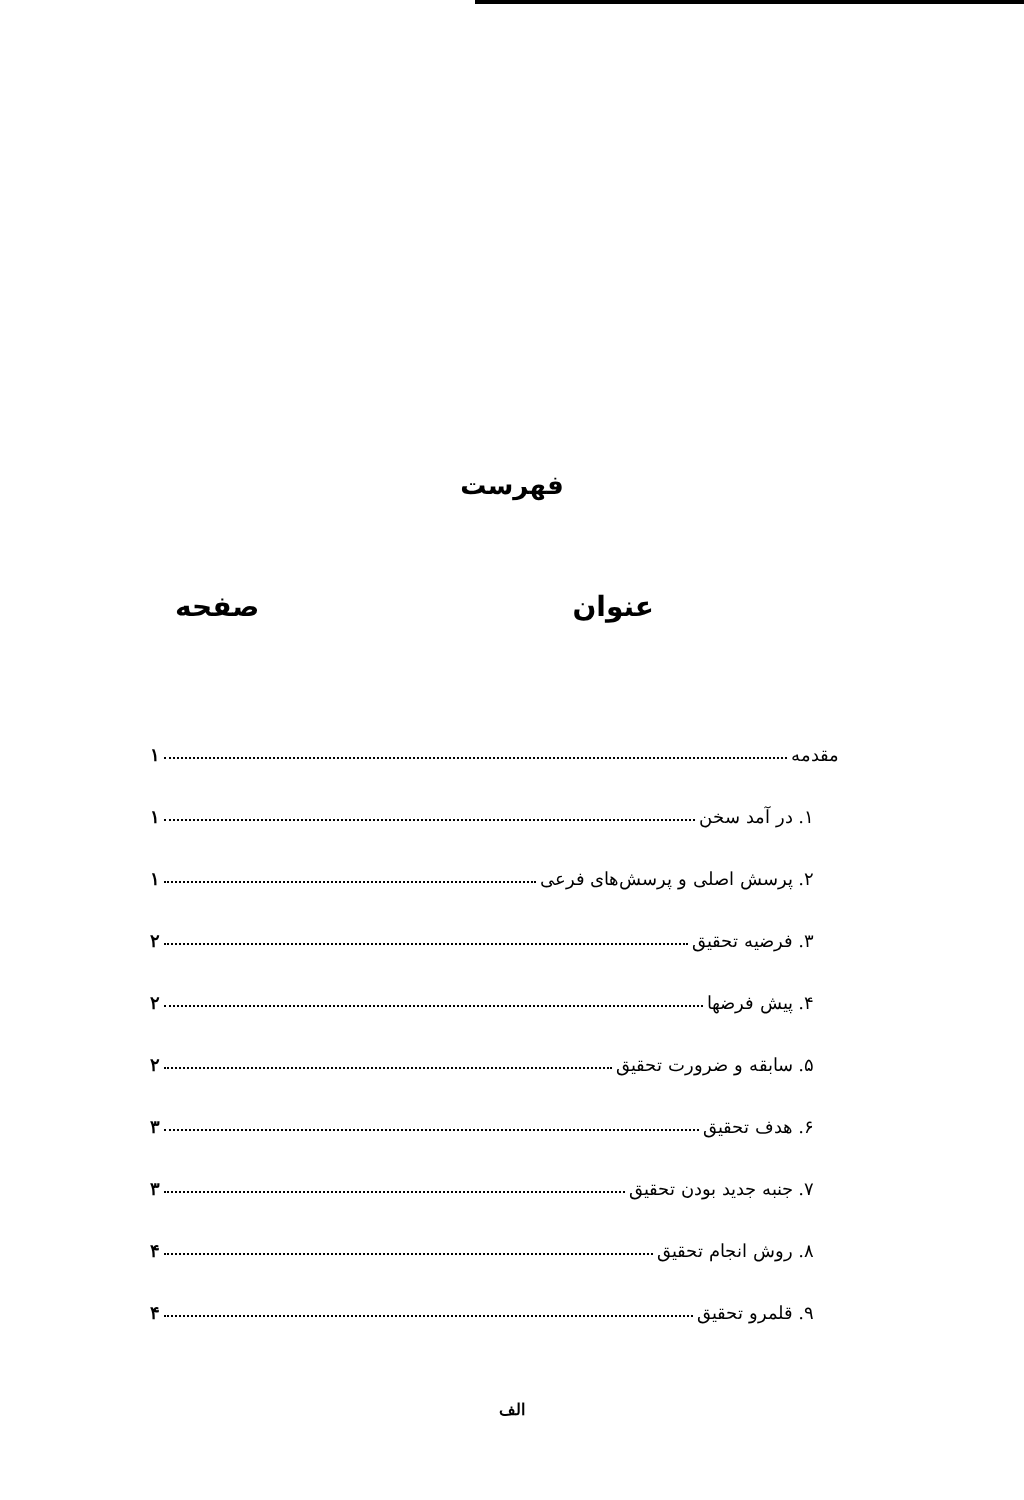فهرست
عنوان صفحه
مقدمه ۱
۱. در آمد سخن ۱
۲. پرسش اصلی و پرسش‌های فرعی ۱
۳. فرضیه تحقیق ۲
۴. پیش فرضها ۲
۵. سابقه و ضرورت تحقیق ۲
۶. هدف تحقیق ۳
۷. جنبه جدید بودن تحقیق ۳
۸. روش انجام تحقیق ۴
۹. قلمرو تحقیق ۴
الف